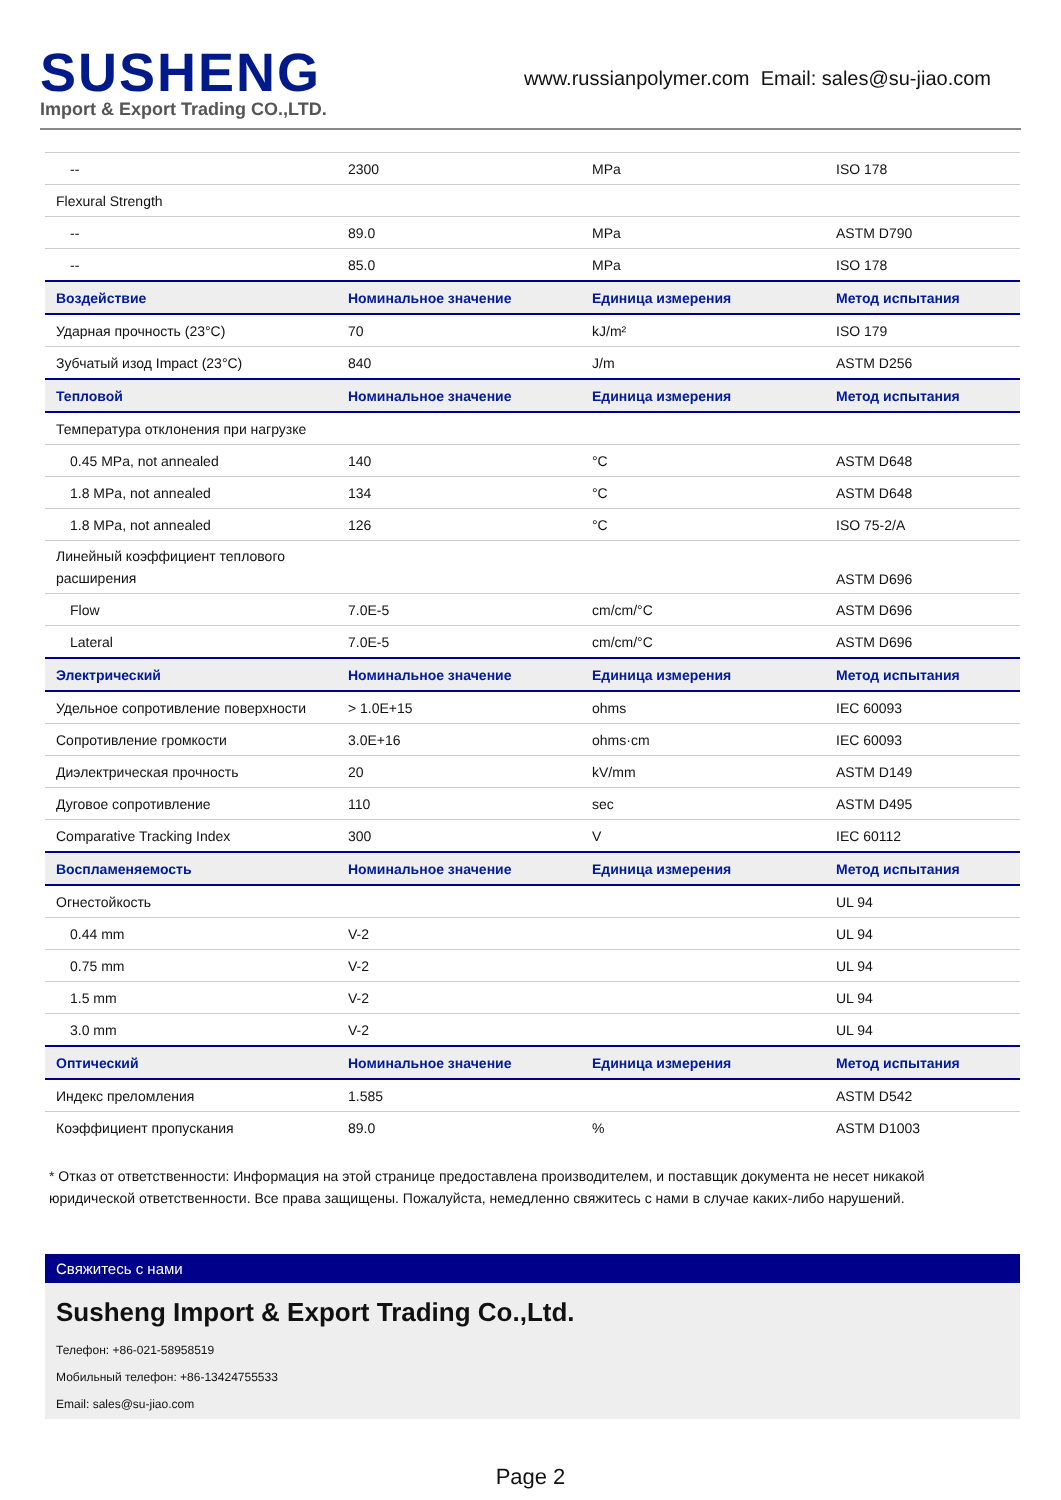SUSHENG
Import & Export Trading CO.,LTD.
www.russianpolymer.com Email: sales@su-jiao.com
| -- | 2300 | MPa | ISO 178 |
| Flexural Strength | | | |
| -- | 89.0 | MPa | ASTM D790 |
| -- | 85.0 | MPa | ISO 178 |
| Воздействие | Номинальное значение | Единица измерения | Метод испытания |
| Ударная прочность (23°C) | 70 | kJ/m² | ISO 179 |
| Зубчатый изод Impact (23°C) | 840 | J/m | ASTM D256 |
| Тепловой | Номинальное значение | Единица измерения | Метод испытания |
| Температура отклонения при нагрузке | | | |
| 0.45 MPa, not annealed | 140 | °C | ASTM D648 |
| 1.8 MPa, not annealed | 134 | °C | ASTM D648 |
| 1.8 MPa, not annealed | 126 | °C | ISO 75-2/A |
| Линейный коэффициент теплового расширения | | | ASTM D696 |
| Flow | 7.0E-5 | cm/cm/°C | ASTM D696 |
| Lateral | 7.0E-5 | cm/cm/°C | ASTM D696 |
| Электрический | Номинальное значение | Единица измерения | Метод испытания |
| Удельное сопротивление поверхности | > 1.0E+15 | ohms | IEC 60093 |
| Сопротивление громкости | 3.0E+16 | ohms·cm | IEC 60093 |
| Диэлектрическая прочность | 20 | kV/mm | ASTM D149 |
| Дуговое сопротивление | 110 | sec | ASTM D495 |
| Comparative Tracking Index | 300 | V | IEC 60112 |
| Воспламеняемость | Номинальное значение | Единица измерения | Метод испытания |
| Огнестойкость | | | UL 94 |
| 0.44 mm | V-2 | | UL 94 |
| 0.75 mm | V-2 | | UL 94 |
| 1.5 mm | V-2 | | UL 94 |
| 3.0 mm | V-2 | | UL 94 |
| Оптический | Номинальное значение | Единица измерения | Метод испытания |
| Индекс преломления | 1.585 | | ASTM D542 |
| Коэффициент пропускания | 89.0 | % | ASTM D1003 |
* Отказ от ответственности: Информация на этой странице предоставлена производителем, и поставщик документа не несет никакой юридической ответственности. Все права защищены. Пожалуйста, немедленно свяжитесь с нами в случае каких-либо нарушений.
Свяжитесь с нами
Susheng Import & Export Trading Co.,Ltd.
Телефон: +86-021-58958519
Мобильный телефон: +86-13424755533
Email: sales@su-jiao.com
Page 2